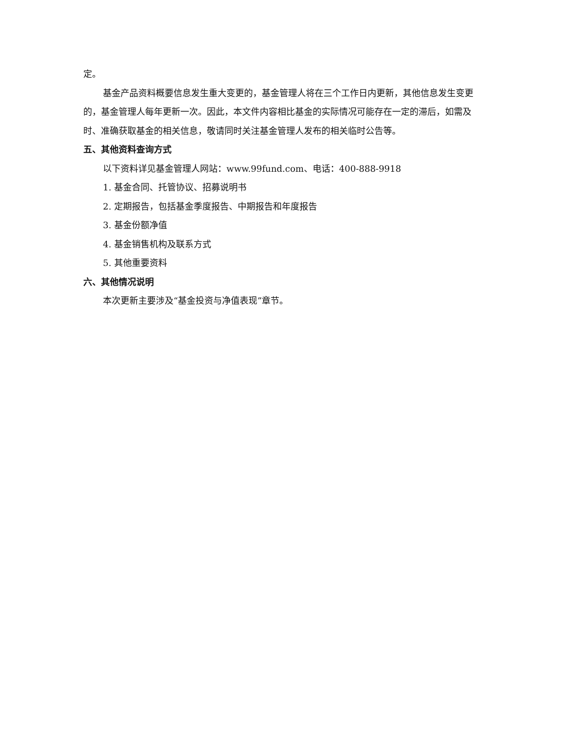定。
基金产品资料概要信息发生重大变更的，基金管理人将在三个工作日内更新，其他信息发生变更的，基金管理人每年更新一次。因此，本文件内容相比基金的实际情况可能存在一定的滞后，如需及时、准确获取基金的相关信息，敬请同时关注基金管理人发布的相关临时公告等。
五、其他资料查询方式
以下资料详见基金管理人网站：www.99fund.com、电话：400-888-9918
1. 基金合同、托管协议、招募说明书
2. 定期报告，包括基金季度报告、中期报告和年度报告
3. 基金份额净值
4. 基金销售机构及联系方式
5. 其他重要资料
六、其他情况说明
本次更新主要涉及“基金投资与净值表现”章节。